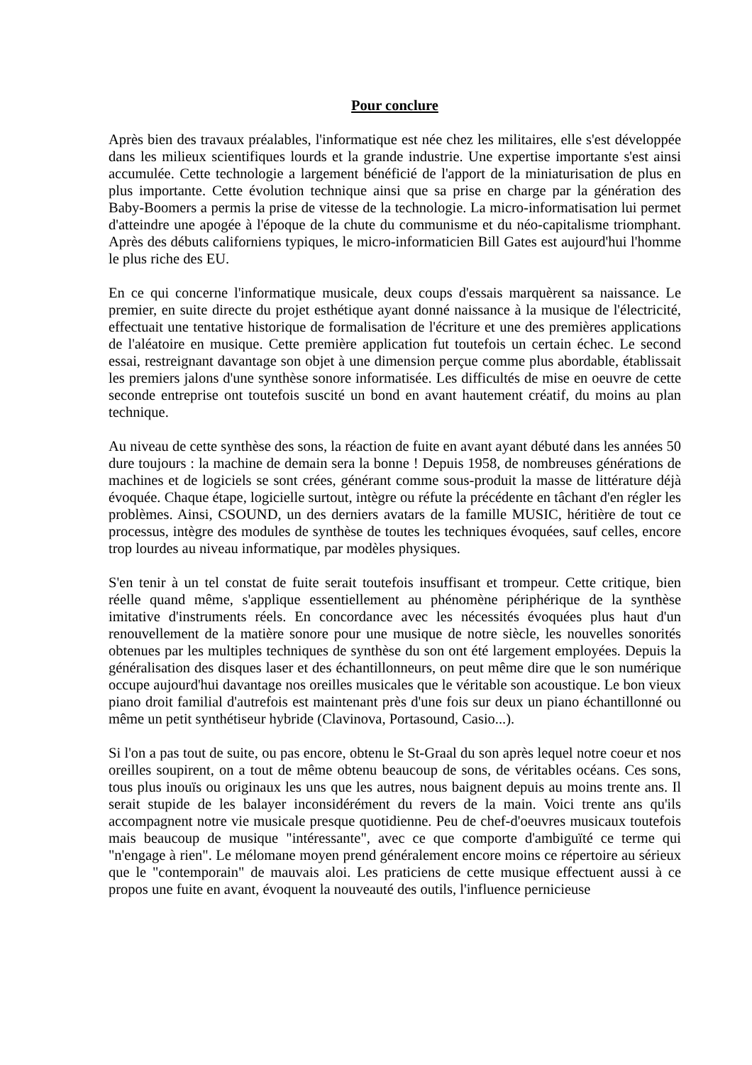Pour conclure
Après bien des travaux préalables, l'informatique est née chez les militaires, elle s'est développée dans les milieux scientifiques lourds et la grande industrie. Une expertise importante s'est ainsi accumulée. Cette technologie a largement bénéficié de l'apport de la miniaturisation de plus en plus importante. Cette évolution technique ainsi que sa prise en charge par la génération des Baby-Boomers a permis la prise de vitesse de la technologie. La micro-informatisation lui permet d'atteindre une apogée à l'époque de la chute du communisme et du néo-capitalisme triomphant. Après des débuts californiens typiques, le micro-informaticien Bill Gates est aujourd'hui l'homme le plus riche des EU.
En ce qui concerne l'informatique musicale, deux coups d'essais marquèrent sa naissance. Le premier, en suite directe du projet esthétique ayant donné naissance à la musique de l'électricité, effectuait une tentative historique de formalisation de l'écriture et une des premières applications de l'aléatoire en musique. Cette première application fut toutefois un certain échec. Le second essai, restreignant davantage son objet à une dimension perçue comme plus abordable, établissait les premiers jalons d'une synthèse sonore informatisée. Les difficultés de mise en oeuvre de cette seconde entreprise ont toutefois suscité un bond en avant hautement créatif, du moins au plan technique.
Au niveau de cette synthèse des sons, la réaction de fuite en avant ayant débuté dans les années 50 dure toujours : la machine de demain sera la bonne ! Depuis 1958, de nombreuses générations de machines et de logiciels se sont crées, générant comme sous-produit la masse de littérature déjà évoquée. Chaque étape, logicielle surtout, intègre ou réfute la précédente en tâchant d'en régler les problèmes. Ainsi, CSOUND, un des derniers avatars de la famille MUSIC, héritière de tout ce processus, intègre des modules de synthèse de toutes les techniques évoquées, sauf celles, encore trop lourdes au niveau informatique, par modèles physiques.
S'en tenir à un tel constat de fuite serait toutefois insuffisant et trompeur. Cette critique, bien réelle quand même, s'applique essentiellement au phénomène périphérique de la synthèse imitative d'instruments réels. En concordance avec les nécessités évoquées plus haut d'un renouvellement de la matière sonore pour une musique de notre siècle, les nouvelles sonorités obtenues par les multiples techniques de synthèse du son ont été largement employées. Depuis la généralisation des disques laser et des échantillonneurs, on peut même dire que le son numérique occupe aujourd'hui davantage nos oreilles musicales que le véritable son acoustique. Le bon vieux piano droit familial d'autrefois est maintenant près d'une fois sur deux un piano échantillonné ou même un petit synthétiseur hybride (Clavinova, Portasound, Casio...).
Si l'on a pas tout de suite, ou pas encore, obtenu le St-Graal du son après lequel notre coeur et nos oreilles soupirent, on a tout de même obtenu beaucoup de sons, de véritables océans. Ces sons, tous plus inouïs ou originaux les uns que les autres, nous baignent depuis au moins trente ans. Il serait stupide de les balayer inconsidérément du revers de la main. Voici trente ans qu'ils accompagnent notre vie musicale presque quotidienne. Peu de chef-d'oeuvres musicaux toutefois mais beaucoup de musique "intéressante", avec ce que comporte d'ambiguïté ce terme qui "n'engage à rien". Le mélomane moyen prend généralement encore moins ce répertoire au sérieux que le "contemporain" de mauvais aloi. Les praticiens de cette musique effectuent aussi à ce propos une fuite en avant, évoquent la nouveauté des outils, l'influence pernicieuse